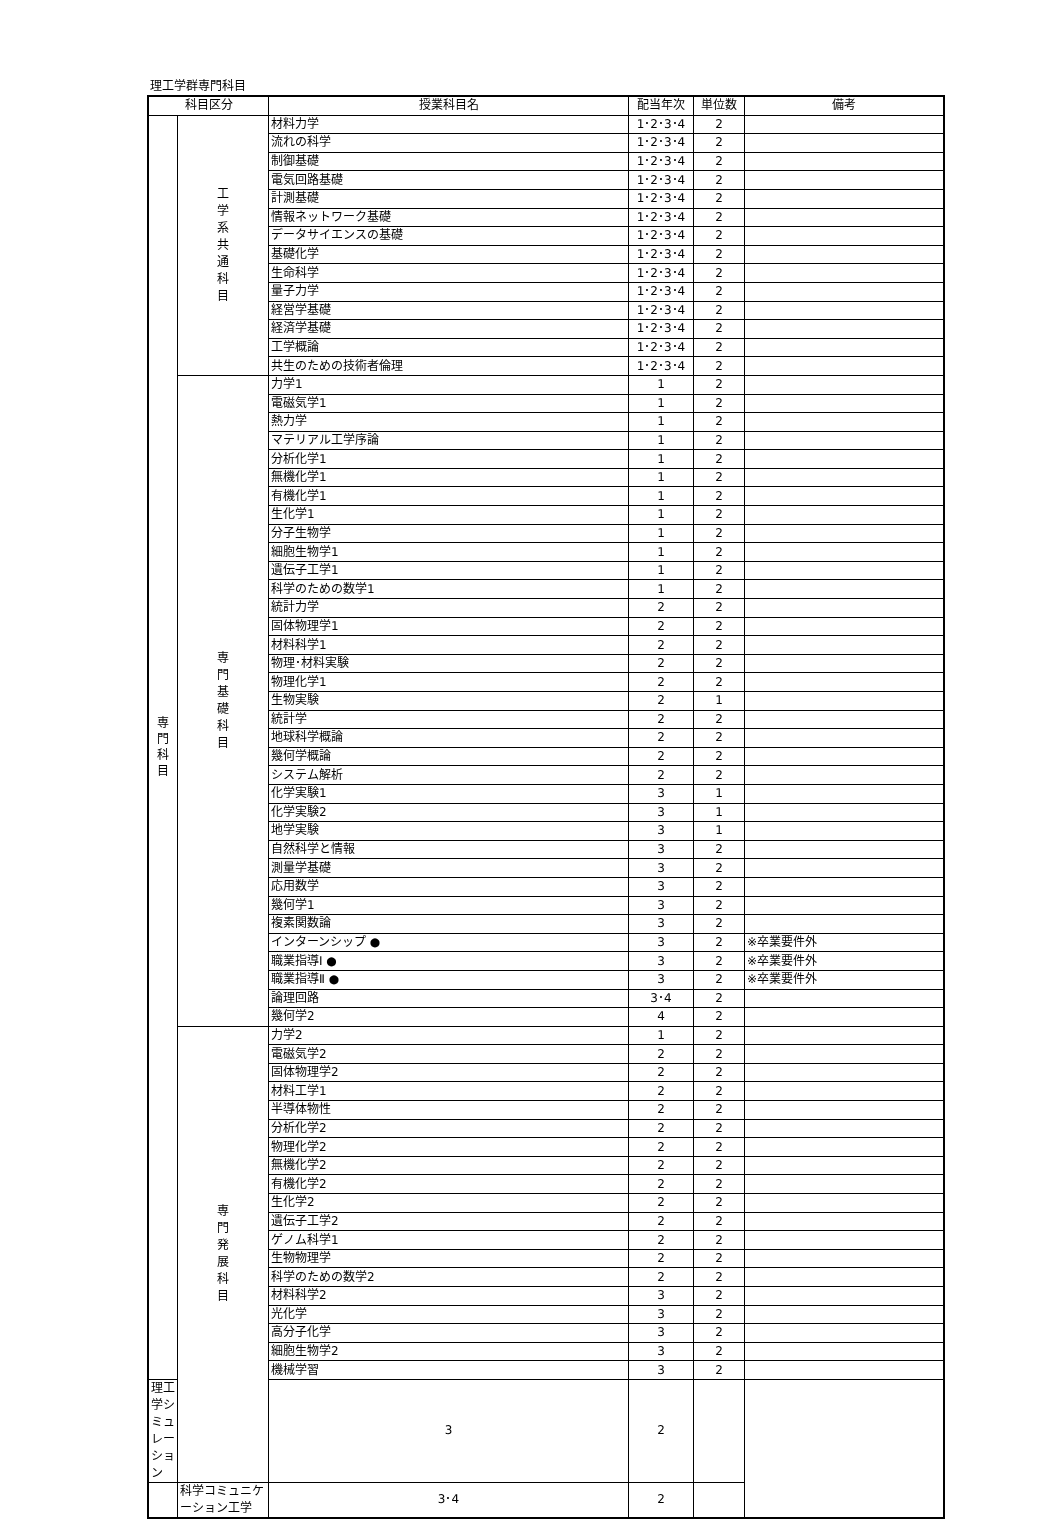理工学群専門科目
| 科目区分 | | 授業科目名 | 配当年次 | 単位数 | 備考 |
| --- | --- | --- | --- | --- | --- |
| 専 門 科 目 | 工 学 系 共 通 科 目 | 材料力学 | 1･2･3･4 | 2 | |
| | | 流れの科学 | 1･2･3･4 | 2 | |
| | | 制御基礎 | 1･2･3･4 | 2 | |
| | | 電気回路基礎 | 1･2･3･4 | 2 | |
| | | 計測基礎 | 1･2･3･4 | 2 | |
| | | 情報ネットワーク基礎 | 1･2･3･4 | 2 | |
| | | データサイエンスの基礎 | 1･2･3･4 | 2 | |
| | | 基礎化学 | 1･2･3･4 | 2 | |
| | | 生命科学 | 1･2･3･4 | 2 | |
| | | 量子力学 | 1･2･3･4 | 2 | |
| | | 経営学基礎 | 1･2･3･4 | 2 | |
| | | 経済学基礎 | 1･2･3･4 | 2 | |
| | | 工学概論 | 1･2･3･4 | 2 | |
| | | 共生のための技術者倫理 | 1･2･3･4 | 2 | |
| | 専 門 基 礎 科 目 | 力学1 | 1 | 2 | |
| | | 電磁気学1 | 1 | 2 | |
| | | 熱力学 | 1 | 2 | |
| | | マテリアル工学序論 | 1 | 2 | |
| | | 分析化学1 | 1 | 2 | |
| | | 無機化学1 | 1 | 2 | |
| | | 有機化学1 | 1 | 2 | |
| | | 生化学1 | 1 | 2 | |
| | | 分子生物学 | 1 | 2 | |
| | | 細胞生物学1 | 1 | 2 | |
| | | 遺伝子工学1 | 1 | 2 | |
| | | 科学のための数学1 | 1 | 2 | |
| | | 統計力学 | 2 | 2 | |
| | | 固体物理学1 | 2 | 2 | |
| | | 材料科学1 | 2 | 2 | |
| | | 物理･材料実験 | 2 | 2 | |
| | | 物理化学1 | 2 | 2 | |
| | | 生物実験 | 2 | 1 | |
| | | 統計学 | 2 | 2 | |
| | | 地球科学概論 | 2 | 2 | |
| | | 幾何学概論 | 2 | 2 | |
| | | システム解析 | 2 | 2 | |
| | | 化学実験1 | 3 | 1 | |
| | | 化学実験2 | 3 | 1 | |
| | | 地学実験 | 3 | 1 | |
| | | 自然科学と情報 | 3 | 2 | |
| | | 測量学基礎 | 3 | 2 | |
| | | 応用数学 | 3 | 2 | |
| | | 幾何学1 | 3 | 2 | |
| | | 複素関数論 | 3 | 2 | |
| | | インターンシップ ● | 3 | 2 | ※卒業要件外 |
| | | 職業指導Ⅰ ● | 3 | 2 | ※卒業要件外 |
| | | 職業指導Ⅱ ● | 3 | 2 | ※卒業要件外 |
| | | 論理回路 | 3･4 | 2 | |
| | | 幾何学2 | 4 | 2 | |
| | 専 門 発 展 科 目 | 力学2 | 1 | 2 | |
| | | 電磁気学2 | 2 | 2 | |
| | | 固体物理学2 | 2 | 2 | |
| | | 材料工学1 | 2 | 2 | |
| | | 半導体物性 | 2 | 2 | |
| | | 分析化学2 | 2 | 2 | |
| | | 物理化学2 | 2 | 2 | |
| | | 無機化学2 | 2 | 2 | |
| | | 有機化学2 | 2 | 2 | |
| | | 生化学2 | 2 | 2 | |
| | | 遺伝子工学2 | 2 | 2 | |
| | | ゲノム科学1 | 2 | 2 | |
| | | 生物物理学 | 2 | 2 | |
| | | 科学のための数学2 | 2 | 2 | |
| | | 材料科学2 | 3 | 2 | |
| | | 光化学 | 3 | 2 | |
| | | 高分子化学 | 3 | 2 | |
| | | 細胞生物学2 | 3 | 2 | |
| | | 機械学習 | 3 | 2 | |
| 理工学シミュレーション | | 3 | 2 | | |
| | 科学コミュニケーション工学 | 3･4 | 2 | | |